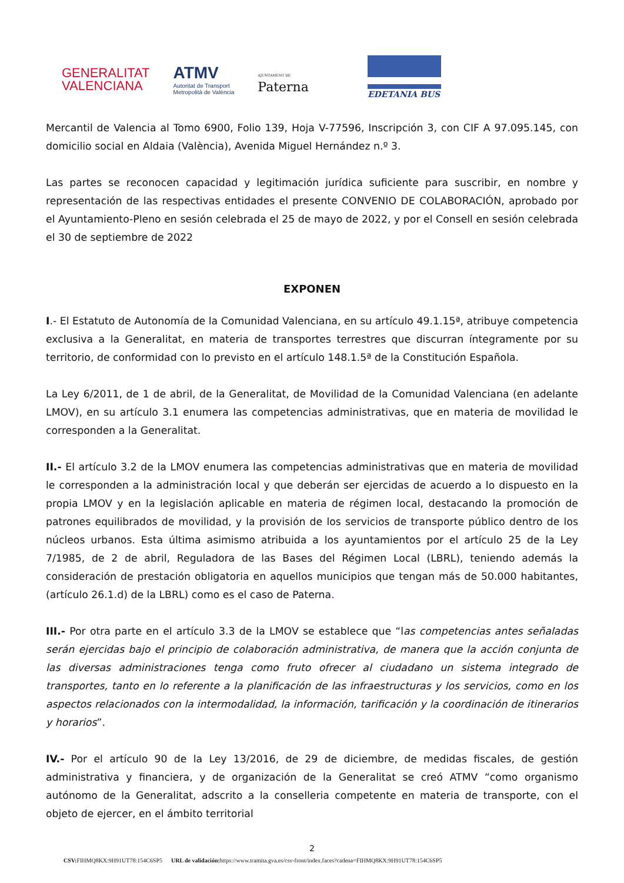GENERALITAT
VALENCIANA
ATMV
Autoritat de Transport
Metropolità de València
AJUNTAMENT DE
Paterna
EDETANIA BUS
Mercantil de Valencia al Tomo 6900, Folio 139, Hoja V-77596, Inscripción 3, con CIF A 97.095.145, con domicilio social en Aldaia (València), Avenida Miguel Hernández n.º 3.
Las partes se reconocen capacidad y legitimación jurídica suficiente para suscribir, en nombre y representación de las respectivas entidades el presente CONVENIO DE COLABORACIÓN, aprobado por el Ayuntamiento-Pleno en sesión celebrada el 25 de mayo de 2022, y por el Consell en sesión celebrada el 30 de septiembre de 2022
EXPONEN
I.- El Estatuto de Autonomía de la Comunidad Valenciana, en su artículo 49.1.15ª, atribuye competencia exclusiva a la Generalitat, en materia de transportes terrestres que discurran íntegramente por su territorio, de conformidad con lo previsto en el artículo 148.1.5ª de la Constitución Española.
La Ley 6/2011, de 1 de abril, de la Generalitat, de Movilidad de la Comunidad Valenciana (en adelante LMOV), en su artículo 3.1 enumera las competencias administrativas, que en materia de movilidad le corresponden a la Generalitat.
II.- El artículo 3.2 de la LMOV enumera las competencias administrativas que en materia de movilidad le corresponden a la administración local y que deberán ser ejercidas de acuerdo a lo dispuesto en la propia LMOV y en la legislación aplicable en materia de régimen local, destacando la promoción de patrones equilibrados de movilidad, y la provisión de los servicios de transporte público dentro de los núcleos urbanos. Esta última asimismo atribuida a los ayuntamientos por el artículo 25 de la Ley 7/1985, de 2 de abril, Reguladora de las Bases del Régimen Local (LBRL), teniendo además la consideración de prestación obligatoria en aquellos municipios que tengan más de 50.000 habitantes, (artículo 26.1.d) de la LBRL) como es el caso de Paterna.
III.- Por otra parte en el artículo 3.3 de la LMOV se establece que “las competencias antes señaladas serán ejercidas bajo el principio de colaboración administrativa, de manera que la acción conjunta de las diversas administraciones tenga como fruto ofrecer al ciudadano un sistema integrado de transportes, tanto en lo referente a la planificación de las infraestructuras y los servicios, como en los aspectos relacionados con la intermodalidad, la información, tarificación y la coordinación de itinerarios y horarios”.
IV.- Por el artículo 90 de la Ley 13/2016, de 29 de diciembre, de medidas fiscales, de gestión administrativa y financiera, y de organización de la Generalitat se creó ATMV “como organismo autónomo de la Generalitat, adscrito a la conselleria competente en materia de transporte, con el objeto de ejercer, en el ámbito territorial
2
CSV: FIHMQ8KX:9H91UT78:154C6SP5 URL de validación: https://www.tramita.gva.es/csv-front/index.faces?cadena=FIHMQ8KX:9H91UT78:154C6SP5